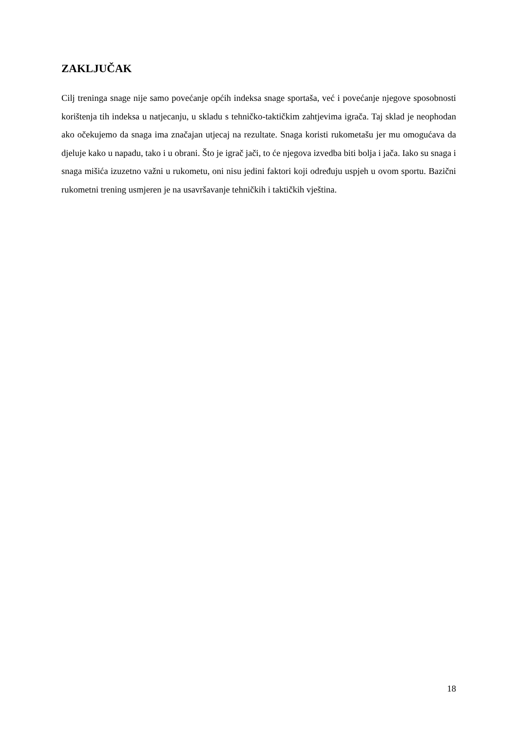ZAKLJUČAK
Cilj treninga snage nije samo povećanje općih indeksa snage sportaša, već i povećanje njegove sposobnosti korištenja tih indeksa u natjecanju, u skladu s tehničko-taktičkim zahtjevima igrača. Taj sklad je neophodan ako očekujemo da snaga ima značajan utjecaj na rezultate. Snaga koristi rukometašu jer mu omogućava da djeluje kako u napadu, tako i u obrani. Što je igrač jači, to će njegova izvedba biti bolja i jača. Iako su snaga i snaga mišića izuzetno važni u rukometu, oni nisu jedini faktori koji određuju uspjeh u ovom sportu. Bazični rukometni trening usmjeren je na usavršavanje tehničkih i taktičkih vještina.
18